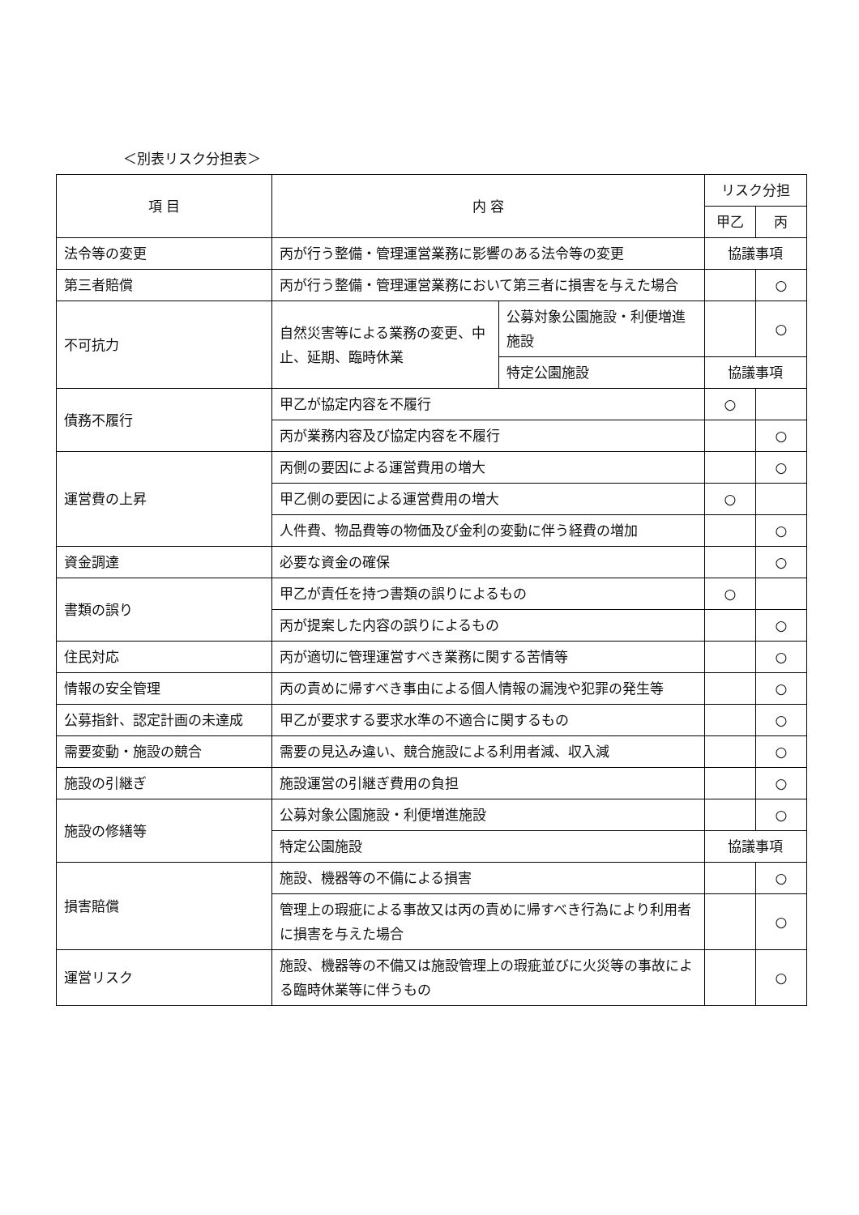＜別表リスク分担表＞
| 項 目 | 内 容 | | リスク分担 | |
| --- | --- | --- | --- | --- |
| | | | 甲乙 | 丙 |
| 法令等の変更 | 丙が行う整備・管理運営業務に影響のある法令等の変更 | | 協議事項 | |
| 第三者賠償 | 丙が行う整備・管理運営業務において第三者に損害を与えた場合 | | | ○ |
| 不可抗力 | 自然災害等による業務の変更、中止、延期、臨時休業 | 公募対象公園施設・利便増進施設 | | ○ |
| | | 特定公園施設 | 協議事項 | |
| 債務不履行 | 甲乙が協定内容を不履行 | | ○ | |
| | 丙が業務内容及び協定内容を不履行 | | | ○ |
| 運営費の上昇 | 丙側の要因による運営費用の増大 | | | ○ |
| | 甲乙側の要因による運営費用の増大 | | ○ | |
| | 人件費、物品費等の物価及び金利の変動に伴う経費の増加 | | | ○ |
| 資金調達 | 必要な資金の確保 | | | ○ |
| 書類の誤り | 甲乙が責任を持つ書類の誤りによるもの | | ○ | |
| | 丙が提案した内容の誤りによるもの | | | ○ |
| 住民対応 | 丙が適切に管理運営すべき業務に関する苦情等 | | | ○ |
| 情報の安全管理 | 丙の責めに帰すべき事由による個人情報の漏洩や犯罪の発生等 | | | ○ |
| 公募指針、認定計画の未達成 | 甲乙が要求する要求水準の不適合に関するもの | | | ○ |
| 需要変動・施設の競合 | 需要の見込み違い、競合施設による利用者減、収入減 | | | ○ |
| 施設の引継ぎ | 施設運営の引継ぎ費用の負担 | | | ○ |
| 施設の修繕等 | 公募対象公園施設・利便増進施設 | | | ○ |
| | 特定公園施設 | | 協議事項 | |
| 損害賠償 | 施設、機器等の不備による損害 | | | ○ |
| | 管理上の瑕疵による事故又は丙の責めに帰すべき行為により利用者に損害を与えた場合 | | | ○ |
| 運営リスク | 施設、機器等の不備又は施設管理上の瑕疵並びに火災等の事故による臨時休業等に伴うもの | | | ○ |